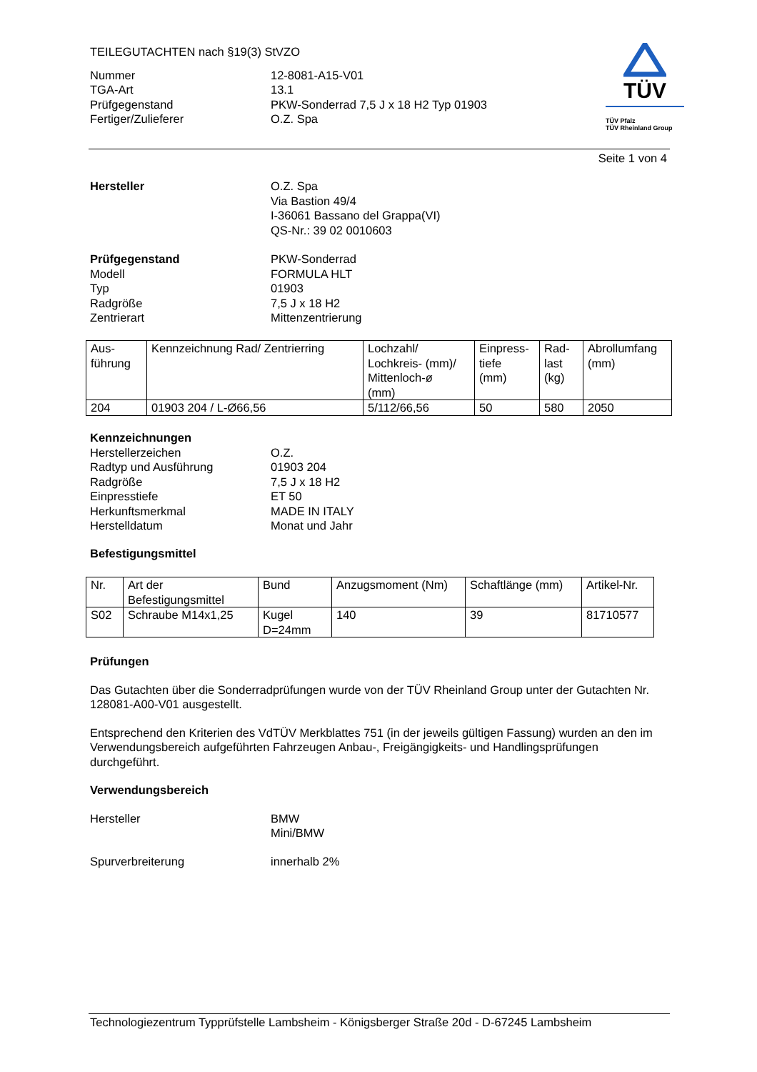TEILEGUTACHTEN nach §19(3) StVZO
Nummer 12-8081-A15-V01
TGA-Art 13.1
Prüfgegenstand PKW-Sonderrad 7,5 J x 18 H2 Typ 01903
Fertiger/Zulieferer O.Z. Spa
TÜV
TÜV Pfalz
TÜV Rheinland Group
Seite 1 von 4
Hersteller O.Z. Spa
Via Bastion 49/4
I-36061 Bassano del Grappa(VI)
QS-Nr.: 39 02 0010603
Prüfgegenstand
Modell
Typ
Radgröße
Zentrierart
PKW-Sonderrad
FORMULA HLT
01903
7,5 J x 18 H2
Mittenzentrierung
| Aus- führung | Kennzeichnung Rad/ Zentrierring | Lochzahl/ Lochkreis- (mm)/ Mittenloch-ø (mm) | Einpress- tiefe (mm) | Rad- last (kg) | Abrollumfang (mm) |
| 204 | 01903 204 / L-Ø66,56 | 5/112/66,56 | 50 | 580 | 2050 |
Kennzeichnungen
Herstellerzeichen
Radtyp und Ausführung
Radgröße
Einpresstiefe
Herkunftsmerkmal
Herstelldatum
O.Z.
01903 204
7,5 J x 18 H2
ET 50
MADE IN ITALY
Monat und Jahr
Befestigungsmittel
| Nr. | Art der Befestigungsmittel | Bund | Anzugsmoment (Nm) | Schaftlänge (mm) | Artikel-Nr. |
| S02 | Schraube M14x1,25 | Kugel D=24mm | 140 | 39 | 81710577 |
Prüfungen
Das Gutachten über die Sonderradprüfungen wurde von der TÜV Rheinland Group unter der Gutachten Nr. 128081-A00-V01 ausgestellt.
Entsprechend den Kriterien des VdTÜV Merkblattes 751 (in der jeweils gültigen Fassung) wurden an den im Verwendungsbereich aufgeführten Fahrzeugen Anbau-, Freigängigkeits- und Handlingsprüfungen durchgeführt.
Verwendungsbereich
Hersteller BMW
Mini/BMW
Spurverbreiterung innerhalb 2%
Technologiezentrum Typprüfstelle Lambsheim - Königsberger Straße 20d - D-67245 Lambsheim